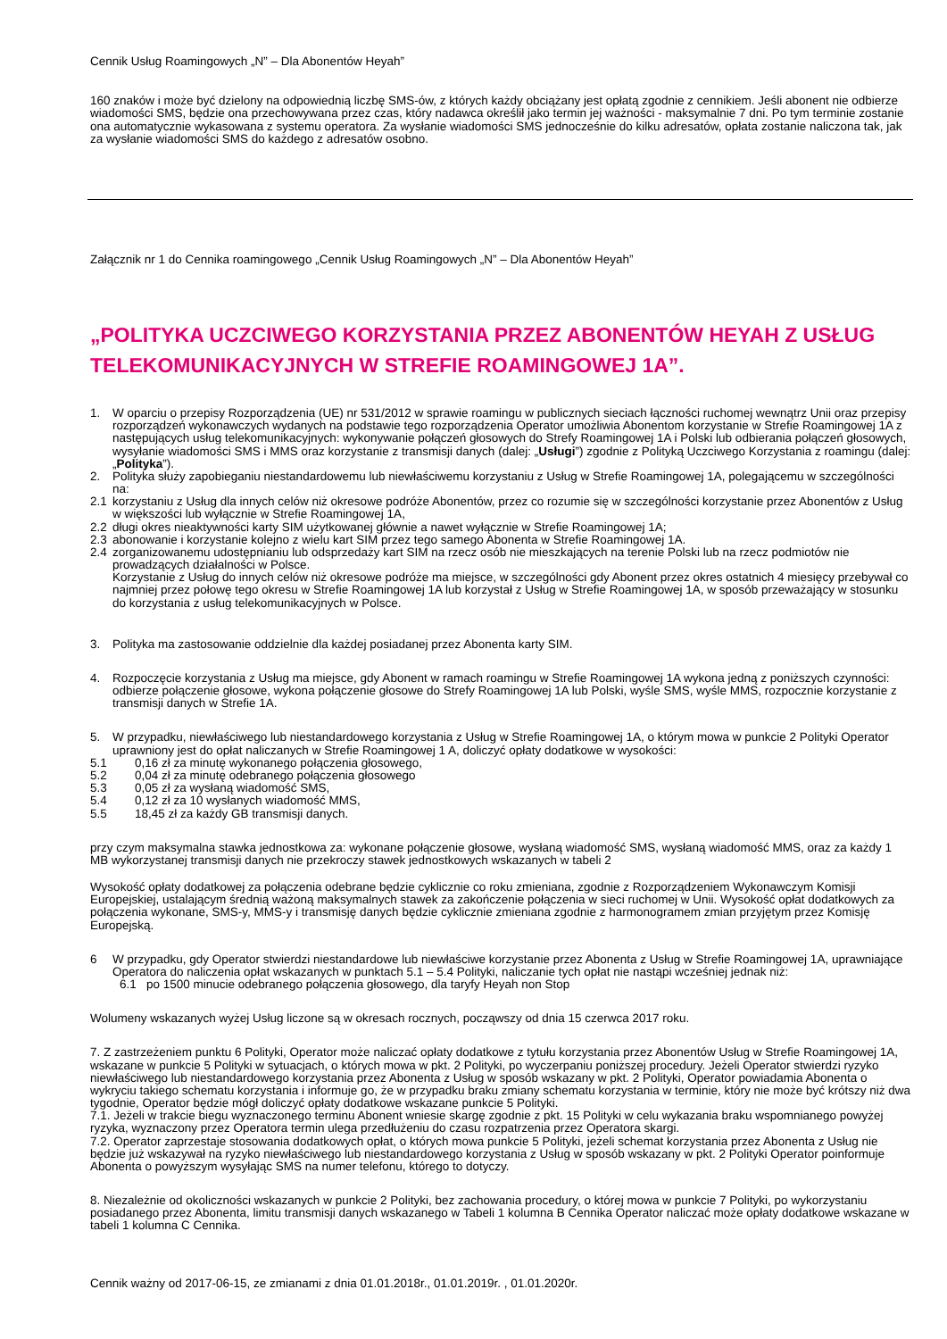Cennik Usług Roamingowych „N” – Dla Abonentów Heyah”
160 znaków i może być dzielony na odpowiednią liczbę SMS-ów, z których każdy obciążany jest opłatą zgodnie z cennikiem. Jeśli abonent nie odbierze wiadomości SMS, będzie ona przechowywana przez czas, który nadawca określił jako termin jej ważności - maksymalnie 7 dni. Po tym terminie zostanie ona automatycznie wykasowana z systemu operatora. Za wysłanie wiadomości SMS jednocześnie do kilku adresatów, opłata zostanie naliczona tak, jak za wysłanie wiadomości SMS do każdego z adresatów osobno.
Załącznik nr 1 do Cennika roamingowego „Cennik Usług Roamingowych „N” – Dla Abonentów Heyah”
„POLITYKA UCZCIWEGO KORZYSTANIA PRZEZ ABONENTÓW HEYAH Z USŁUG TELEKOMUNIKACYJNYCH W STREFIE ROAMINGOWEJ 1A”.
1. W oparciu o przepisy Rozporządzenia (UE) nr 531/2012 w sprawie roamingu w publicznych sieciach łączności ruchomej wewnątrz Unii oraz przepisy rozporządzeń wykonawczych wydanych na podstawie tego rozporządzenia Operator umożliwia Abonentom korzystanie w Strefie Roamingowej 1A z następujących usług telekomunikacyjnych: wykonywanie połączeń głosowych do Strefy Roamingowej 1A i Polski lub odbierania połączeń głosowych, wysyłanie wiadomości SMS i MMS oraz korzystanie z transmisji danych (dalej: „Usługi”) zgodnie z Polityką Uczciwego Korzystania z roamingu (dalej: „Polityka”).
2. Polityka służy zapobieganiu niestandardowemu lub niewłaściwemu korzystaniu z Usług w Strefie Roamingowej 1A, polegającemu w szczególności na:
2.1 korzystaniu z Usług dla innych celów niż okresowe podróże Abonentów, przez co rozumie się w szczególności korzystanie przez Abonentów z Usług w większości lub wyłącznie w Strefie Roamingowej 1A,
2.2 długi okres nieaktywności karty SIM użytkowanej głównie a nawet wyłącznie w Strefie Roamingowej 1A;
2.3 abonowanie i korzystanie kolejno z wielu kart SIM przez tego samego Abonenta w Strefie Roamingowej 1A.
2.4 zorganizowanemu udostępnianiu lub odsprzedaży kart SIM na rzecz osób nie mieszkających na terenie Polski lub na rzecz podmiotów nie prowadzących działalności w Polsce.
Korzystanie z Usług do innych celów niż okresowe podróże ma miejsce, w szczególności gdy Abonent przez okres ostatnich 4 miesięcy przebywał co najmniej przez połowę tego okresu w Strefie Roamingowej 1A lub korzystał z Usług w Strefie Roamingowej 1A, w sposób przeważający w stosunku do korzystania z usług telekomunikacyjnych w Polsce.
3. Polityka ma zastosowanie oddzielnie dla każdej posiadanej przez Abonenta karty SIM.
4. Rozpoczęcie korzystania z Usług ma miejsce, gdy Abonent w ramach roamingu w Strefie Roamingowej 1A wykona jedną z poniższych czynności: odbierze połączenie głosowe, wykona połączenie głosowe do Strefy Roamingowej 1A lub Polski, wyśle SMS, wyśle MMS, rozpocznie korzystanie z transmisji danych w Strefie 1A.
5. W przypadku, niewłaściwego lub niestandardowego korzystania z Usług w Strefie Roamingowej 1A, o którym mowa w punkcie 2 Polityki Operator uprawniony jest do opłat naliczanych w Strefie Roamingowej 1 A, doliczyć opłaty dodatkowe w wysokości:
5.1 0,16 zł za minutę wykonanego połączenia głosowego,
5.2 0,04 zł za minutę odebranego połączenia głosowego
5.3 0,05 zł za wysłaną wiadomość SMS,
5.4 0,12 zł za 10 wysłanych wiadomość MMS,
5.5 18,45 zł za każdy GB transmisji danych.
przy czym maksymalna stawka jednostkowa za: wykonane połączenie głosowe, wysłaną wiadomość SMS, wysłaną wiadomość MMS, oraz za każdy 1 MB wykorzystanej transmisji danych nie przekroczy stawek jednostkowych wskazanych w tabeli 2
Wysokość opłaty dodatkowej za połączenia odebrane będzie cyklicznie co roku zmieniana, zgodnie z Rozporządzeniem Wykonawczym Komisji Europejskiej, ustalającym średnią ważoną maksymalnych stawek za zakończenie połączenia w sieci ruchomej w Unii. Wysokość opłat dodatkowych za połączenia wykonane, SMS-y, MMS-y i transmisję danych będzie cyklicznie zmieniana zgodnie z harmonogramem zmian przyjętym przez Komisję Europejską.
6 W przypadku, gdy Operator stwierdzi niestandardowe lub niewłaściwe korzystanie przez Abonenta z Usług w Strefie Roamingowej 1A, uprawniające Operatora do naliczenia opłat wskazanych w punktach 5.1 – 5.4 Polityki, naliczanie tych opłat nie nastąpi wcześniej jednak niż:
6.1 po 1500 minucie odebranego połączenia głosowego, dla taryfy Heyah non Stop
Wolumeny wskazanych wyżej Usług liczone są w okresach rocznych, począwszy od dnia 15 czerwca 2017 roku.
7. Z zastrzeżeniem punktu 6 Polityki, Operator może naliczać opłaty dodatkowe z tytułu korzystania przez Abonentów Usług w Strefie Roamingowej 1A, wskazane w punkcie 5 Polityki w sytuacjach, o których mowa w pkt. 2 Polityki, po wyczerpaniu poniższej procedury. Jeżeli Operator stwierdzi ryzyko niewłaściwego lub niestandardowego korzystania przez Abonenta z Usług w sposób wskazany w pkt. 2 Polityki, Operator powiadamia Abonenta o wykryciu takiego schematu korzystania i informuje go, że w przypadku braku zmiany schematu korzystania w terminie, który nie może być krótszy niż dwa tygodnie, Operator będzie mógł doliczyć opłaty dodatkowe wskazane punkcie 5 Polityki.
7.1. Jeżeli w trakcie biegu wyznaczonego terminu Abonent wniesie skargę zgodnie z pkt. 15 Polityki w celu wykazania braku wspomnianego powyżej ryzyka, wyznaczony przez Operatora termin ulega przedłużeniu do czasu rozpatrzenia przez Operatora skargi.
7.2. Operator zaprzestaje stosowania dodatkowych opłat, o których mowa punkcie 5 Polityki, jeżeli schemat korzystania przez Abonenta z Usług nie będzie już wskazywał na ryzyko niewłaściwego lub niestandardowego korzystania z Usług w sposób wskazany w pkt. 2 Polityki Operator poinformuje Abonenta o powyższym wysyłając SMS na numer telefonu, którego to dotyczy.
8. Niezależnie od okoliczności wskazanych w punkcie 2 Polityki, bez zachowania procedury, o której mowa w punkcie 7 Polityki, po wykorzystaniu posiadanego przez Abonenta, limitu transmisji danych wskazanego w Tabeli 1 kolumna B Cennika Operator naliczać może opłaty dodatkowe wskazane w tabeli 1 kolumna C Cennika.
Cennik ważny od 2017-06-15, ze zmianami z dnia 01.01.2018r., 01.01.2019r. , 01.01.2020r.